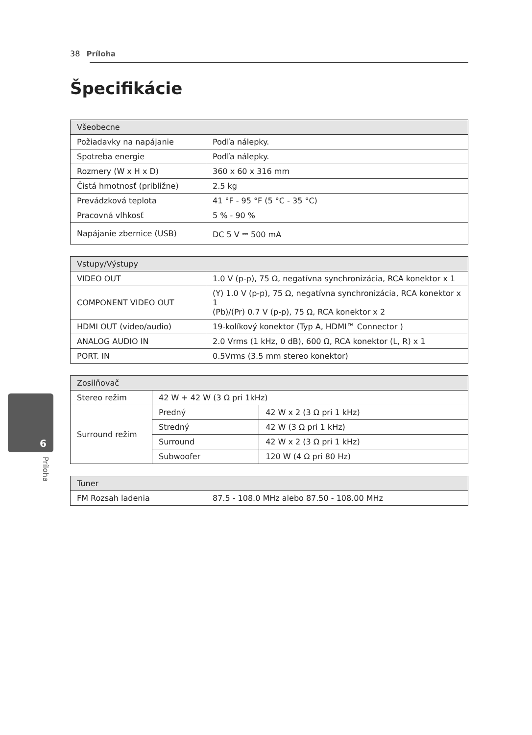38 Príloha
6
Príloha
Špecifikácie
| Všeobecne | |
| --- | --- |
| Požiadavky na napájanie | Podľa nálepky. |
| Spotreba energie | Podľa nálepky. |
| Rozmery (W x H x D) | 360 x 60 x 316 mm |
| Čistá hmotnosť (približne) | 2.5 kg |
| Prevádzková teplota | 41 °F - 95 °F (5 °C - 35 °C) |
| Pracovná vlhkosť | 5 % - 90 % |
| Napájanie zbernice (USB) | DC 5 V ⎓ 500 mA |
| Vstupy/Výstupy | |
| --- | --- |
| VIDEO OUT | 1.0 V (p-p), 75 Ω, negatívna synchronizácia, RCA konektor x 1 |
| COMPONENT VIDEO OUT | (Y) 1.0 V (p-p), 75 Ω, negatívna synchronizácia, RCA konektor x 1 (Pb)/(Pr) 0.7 V (p-p), 75 Ω, RCA konektor x 2 |
| HDMI OUT (video/audio) | 19-kolíkový konektor (Typ A, HDMI™ Connector ) |
| ANALOG AUDIO IN | 2.0 Vrms (1 kHz, 0 dB), 600 Ω, RCA konektor (L, R) x 1 |
| PORT. IN | 0.5Vrms (3.5 mm stereo konektor) |
| Zosilňovač | | |
| --- | --- | --- |
| Stereo režim | 42 W + 42 W (3 Ω pri 1kHz) | |
| Surround režim | Predný | 42 W x 2 (3 Ω pri 1 kHz) |
| | Stredný | 42 W (3 Ω pri 1 kHz) |
| | Surround | 42 W x 2 (3 Ω pri 1 kHz) |
| | Subwoofer | 120 W (4 Ω pri 80 Hz) |
| Tuner | |
| --- | --- |
| FM Rozsah ladenia | 87.5 - 108.0 MHz alebo 87.50 - 108.00 MHz |